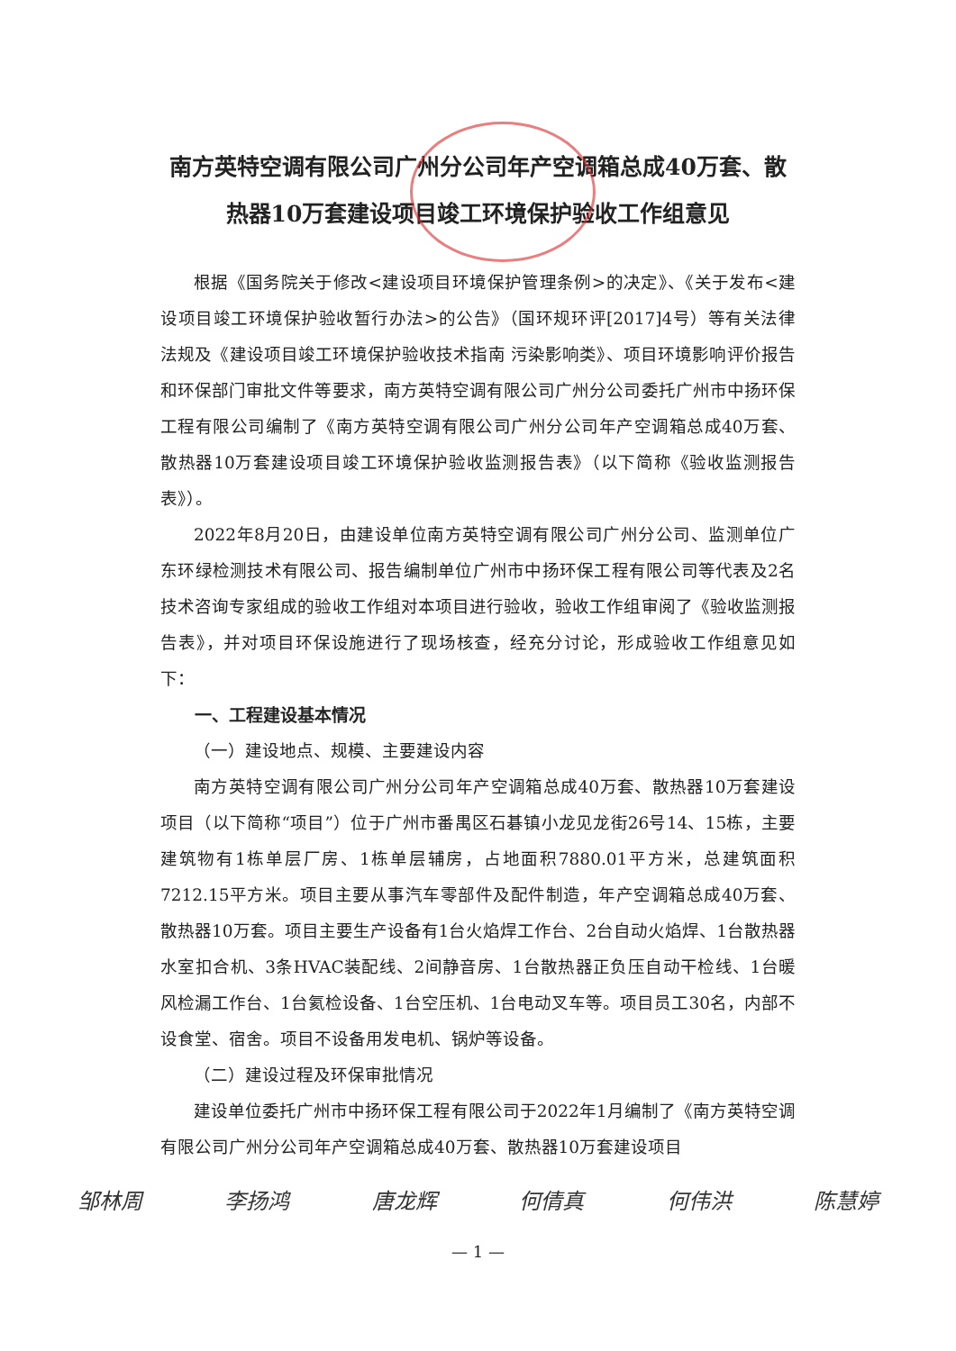南方英特空调有限公司广州分公司年产空调箱总成40万套、散热器10万套建设项目竣工环境保护验收工作组意见
根据《国务院关于修改<建设项目环境保护管理条例>的决定》、《关于发布<建设项目竣工环境保护验收暂行办法>的公告》（国环规环评[2017]4号）等有关法律法规及《建设项目竣工环境保护验收技术指南 污染影响类》、项目环境影响评价报告和环保部门审批文件等要求，南方英特空调有限公司广州分公司委托广州市中扬环保工程有限公司编制了《南方英特空调有限公司广州分公司年产空调箱总成40万套、散热器10万套建设项目竣工环境保护验收监测报告表》（以下简称《验收监测报告表》）。
2022年8月20日，由建设单位南方英特空调有限公司广州分公司、监测单位广东环绿检测技术有限公司、报告编制单位广州市中扬环保工程有限公司等代表及2名技术咨询专家组成的验收工作组对本项目进行验收，验收工作组审阅了《验收监测报告表》，并对项目环保设施进行了现场核查，经充分讨论，形成验收工作组意见如下：
一、工程建设基本情况
（一）建设地点、规模、主要建设内容
南方英特空调有限公司广州分公司年产空调箱总成40万套、散热器10万套建设项目（以下简称“项目”）位于广州市番禺区石碁镇小龙见龙街26号14、15栋，主要建筑物有1栋单层厂房、1栋单层辅房，占地面积7880.01平方米，总建筑面积7212.15平方米。项目主要从事汽车零部件及配件制造，年产空调箱总成40万套、散热器10万套。项目主要生产设备有1台火焰焊工作台、2台自动火焰焊、1台散热器水室扣合机、3条HVAC装配线、2间静音房、1台散热器正负压自动干检线、1台暖风检漏工作台、1台氦检设备、1台空压机、1台电动叉车等。项目员工30名，内部不设食堂、宿舍。项目不设备用发电机、锅炉等设备。
（二）建设过程及环保审批情况
建设单位委托广州市中扬环保工程有限公司于2022年1月编制了《南方英特空调有限公司广州分公司年产空调箱总成40万套、散热器10万套建设项目
邹林周 李扬鸿 唐龙辉 何倩真 何伟洪 陈慧婷
— 1 —